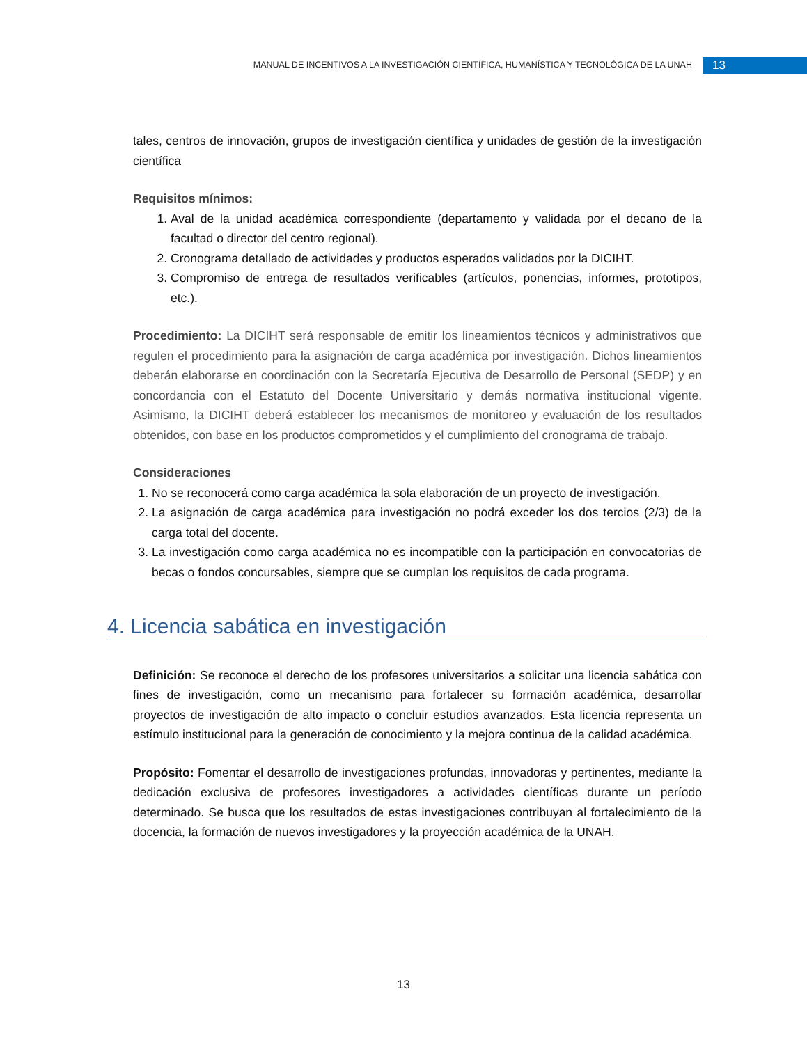MANUAL DE INCENTIVOS A LA INVESTIGACIÓN CIENTÍFICA, HUMANÍSTICA Y TECNOLÓGICA DE LA UNAH 13
tales, centros de innovación, grupos de investigación científica y unidades de gestión de la investigación científica
Requisitos mínimos:
1. Aval de la unidad académica correspondiente (departamento y validada por el decano de la facultad o director del centro regional).
2. Cronograma detallado de actividades y productos esperados validados por la DICIHT.
3. Compromiso de entrega de resultados verificables (artículos, ponencias, informes, prototipos, etc.).
Procedimiento: La DICIHT será responsable de emitir los lineamientos técnicos y administrativos que regulen el procedimiento para la asignación de carga académica por investigación. Dichos lineamientos deberán elaborarse en coordinación con la Secretaría Ejecutiva de Desarrollo de Personal (SEDP) y en concordancia con el Estatuto del Docente Universitario y demás normativa institucional vigente. Asimismo, la DICIHT deberá establecer los mecanismos de monitoreo y evaluación de los resultados obtenidos, con base en los productos comprometidos y el cumplimiento del cronograma de trabajo.
Consideraciones
1. No se reconocerá como carga académica la sola elaboración de un proyecto de investigación.
2. La asignación de carga académica para investigación no podrá exceder los dos tercios (2/3) de la carga total del docente.
3. La investigación como carga académica no es incompatible con la participación en convocatorias de becas o fondos concursables, siempre que se cumplan los requisitos de cada programa.
4. Licencia sabática en investigación
Definición: Se reconoce el derecho de los profesores universitarios a solicitar una licencia sabática con fines de investigación, como un mecanismo para fortalecer su formación académica, desarrollar proyectos de investigación de alto impacto o concluir estudios avanzados. Esta licencia representa un estímulo institucional para la generación de conocimiento y la mejora continua de la calidad académica.
Propósito: Fomentar el desarrollo de investigaciones profundas, innovadoras y pertinentes, mediante la dedicación exclusiva de profesores investigadores a actividades científicas durante un período determinado. Se busca que los resultados de estas investigaciones contribuyan al fortalecimiento de la docencia, la formación de nuevos investigadores y la proyección académica de la UNAH.
13